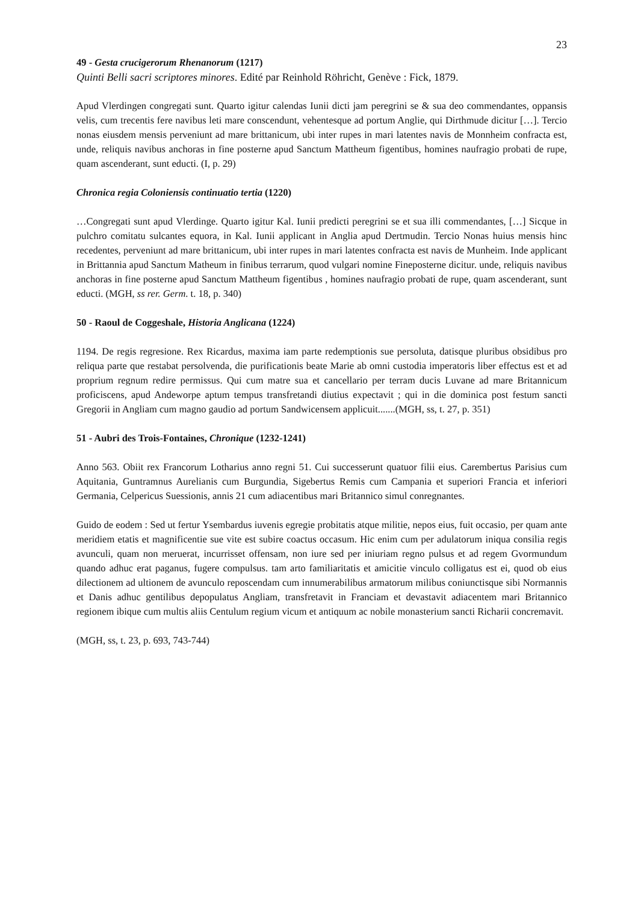23
49 - Gesta crucigerorum Rhenanorum (1217)
Quinti Belli sacri scriptores minores. Edité par Reinhold Röhricht, Genève : Fick, 1879.
Apud Vlerdingen congregati sunt. Quarto igitur calendas Iunii dicti jam peregrini se & sua deo commendantes, oppansis velis, cum trecentis fere navibus leti mare conscendunt, vehentesque ad portum Anglie, qui Dirthmude dicitur […]. Tercio nonas eiusdem mensis perveniunt ad mare brittanicum, ubi inter rupes in mari latentes navis de Monnheim confracta est, unde, reliquis navibus anchoras in fine posterne apud Sanctum Mattheum figentibus, homines naufragio probati de rupe, quam ascenderant, sunt educti. (I, p. 29)
Chronica regia Coloniensis continuatio tertia (1220)
…Congregati sunt apud Vlerdinge. Quarto igitur Kal. Iunii predicti peregrini se et sua illi commendantes, […] Sicque in pulchro comitatu sulcantes equora, in Kal. Iunii applicant in Anglia apud Dertmudin. Tercio Nonas huius mensis hinc recedentes, perveniunt ad mare brittanicum, ubi inter rupes in mari latentes confracta est navis de Munheim. Inde applicant in Brittannia apud Sanctum Matheum in finibus terrarum, quod vulgari nomine Fineposterne dicitur. unde, reliquis navibus anchoras in fine posterne apud Sanctum Mattheum figentibus , homines naufragio probati de rupe, quam ascenderant, sunt educti. (MGH, ss rer. Germ. t. 18, p. 340)
50 - Raoul de Coggeshale, Historia Anglicana (1224)
1194. De regis regresione. Rex Ricardus, maxima iam parte redemptionis sue persoluta, datisque pluribus obsidibus pro reliqua parte que restabat persolvenda, die purificationis beate Marie ab omni custodia imperatoris liber effectus est et ad proprium regnum redire permissus. Qui cum matre sua et cancellario per terram ducis Luvane ad mare Britannicum proficiscens, apud Andeworpe aptum tempus transfretandi diutius expectavit ; qui in die dominica post festum sancti Gregorii in Angliam cum magno gaudio ad portum Sandwicensem applicuit.......(MGH, ss, t. 27, p. 351)
51 - Aubri des Trois-Fontaines, Chronique (1232-1241)
Anno 563. Obiit rex Francorum Lotharius anno regni 51. Cui successerunt quatuor filii eius. Carembertus Parisius cum Aquitania, Guntramnus Aurelianis cum Burgundia, Sigebertus Remis cum Campania et superiori Francia et inferiori Germania, Celpericus Suessionis, annis 21 cum adiacentibus mari Britannico simul conregnantes.
Guido de eodem : Sed ut fertur Ysembardus iuvenis egregie probitatis atque militie, nepos eius, fuit occasio, per quam ante meridiem etatis et magnificentie sue vite est subire coactus occasum. Hic enim cum per adulatorum iniqua consilia regis avunculi, quam non meruerat, incurrisset offensam, non iure sed per iniuriam regno pulsus et ad regem Gvormundum quando adhuc erat paganus, fugere compulsus. tam arto familiaritatis et amicitie vinculo colligatus est ei, quod ob eius dilectionem ad ultionem de avunculo reposcendam cum innumerabilibus armatorum milibus coniunctisque sibi Normannis et Danis adhuc gentilibus depopulatus Angliam, transfretavit in Franciam et devastavit adiacentem mari Britannico regionem ibique cum multis aliis Centulum regium vicum et antiquum ac nobile monasterium sancti Richarii concremavit.
(MGH, ss, t. 23, p. 693, 743-744)